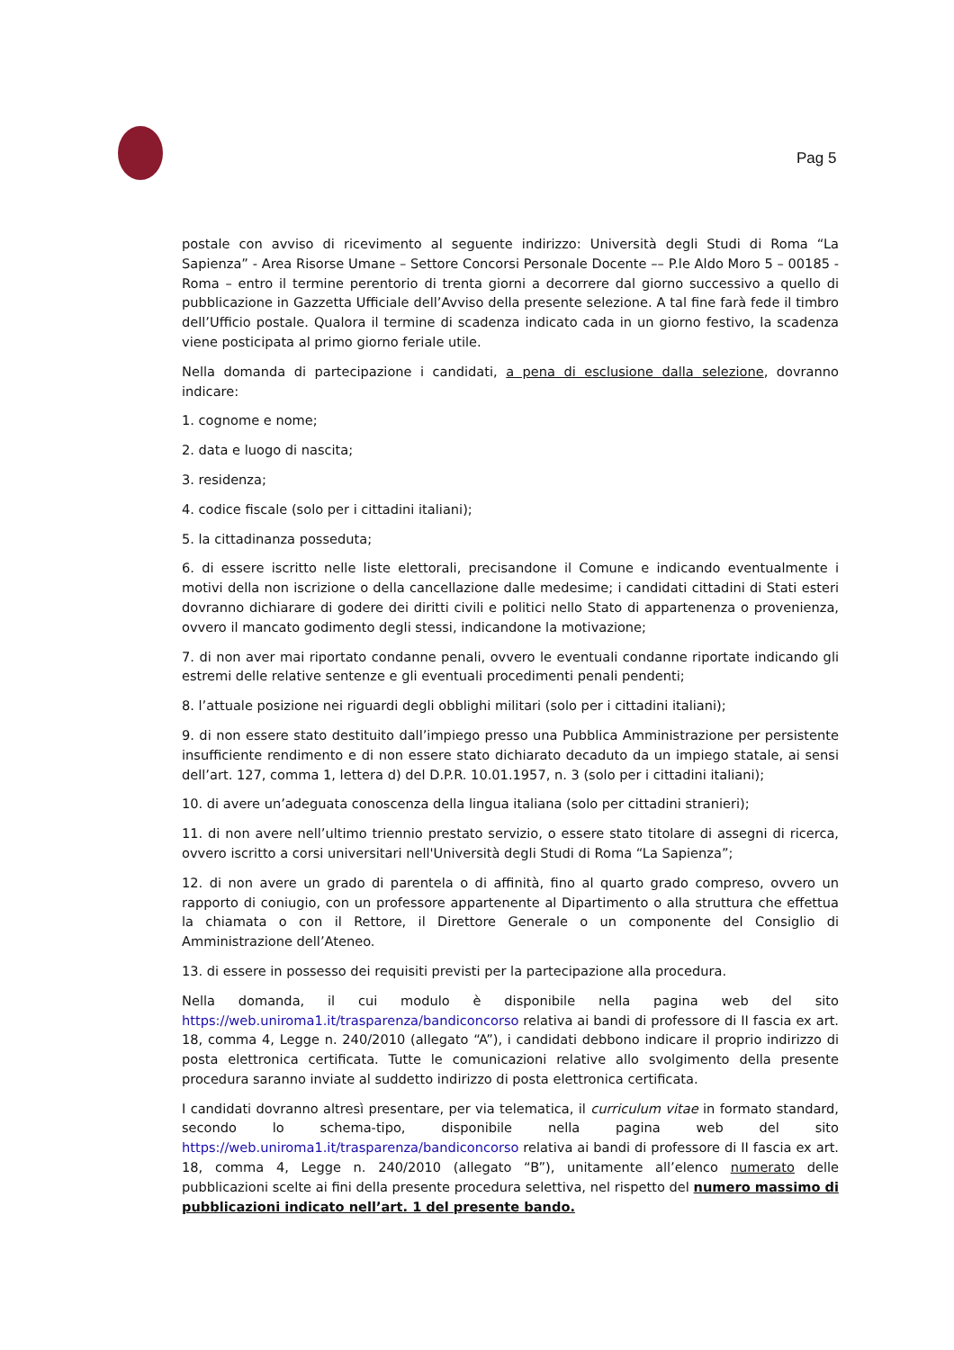Pag 5
postale con avviso di ricevimento al seguente indirizzo: Università degli Studi di Roma “La Sapienza” - Area Risorse Umane – Settore Concorsi Personale Docente –– P.le Aldo Moro 5 – 00185 - Roma – entro il termine perentorio di trenta giorni a decorrere dal giorno successivo a quello di pubblicazione in Gazzetta Ufficiale dell’Avviso della presente selezione. A tal fine farà fede il timbro dell’Ufficio postale. Qualora il termine di scadenza indicato cada in un giorno festivo, la scadenza viene posticipata al primo giorno feriale utile.
Nella domanda di partecipazione i candidati, a pena di esclusione dalla selezione, dovranno indicare:
1. cognome e nome;
2. data e luogo di nascita;
3. residenza;
4. codice fiscale (solo per i cittadini italiani);
5. la cittadinanza posseduta;
6. di essere iscritto nelle liste elettorali, precisandone il Comune e indicando eventualmente i motivi della non iscrizione o della cancellazione dalle medesime; i candidati cittadini di Stati esteri dovranno dichiarare di godere dei diritti civili e politici nello Stato di appartenenza o provenienza, ovvero il mancato godimento degli stessi, indicandone la motivazione;
7. di non aver mai riportato condanne penali, ovvero le eventuali condanne riportate indicando gli estremi delle relative sentenze e gli eventuali procedimenti penali pendenti;
8. l’attuale posizione nei riguardi degli obblighi militari (solo per i cittadini italiani);
9. di non essere stato destituito dall’impiego presso una Pubblica Amministrazione per persistente insufficiente rendimento e di non essere stato dichiarato decaduto da un impiego statale, ai sensi dell’art. 127, comma 1, lettera d) del D.P.R. 10.01.1957, n. 3 (solo per i cittadini italiani);
10. di avere un’adeguata conoscenza della lingua italiana (solo per cittadini stranieri);
11. di non avere nell’ultimo triennio prestato servizio, o essere stato titolare di assegni di ricerca, ovvero iscritto a corsi universitari nell'Università degli Studi di Roma “La Sapienza”;
12. di non avere un grado di parentela o di affinità, fino al quarto grado compreso, ovvero un rapporto di coniugio, con un professore appartenente al Dipartimento o alla struttura che effettua la chiamata o con il Rettore, il Direttore Generale o un componente del Consiglio di Amministrazione dell’Ateneo.
13. di essere in possesso dei requisiti previsti per la partecipazione alla procedura.
Nella domanda, il cui modulo è disponibile nella pagina web del sito https://web.uniroma1.it/trasparenza/bandiconcorso relativa ai bandi di professore di II fascia ex art. 18, comma 4, Legge n. 240/2010 (allegato “A”), i candidati debbono indicare il proprio indirizzo di posta elettronica certificata. Tutte le comunicazioni relative allo svolgimento della presente procedura saranno inviate al suddetto indirizzo di posta elettronica certificata.
I candidati dovranno altresì presentare, per via telematica, il curriculum vitae in formato standard, secondo lo schema-tipo, disponibile nella pagina web del sito https://web.uniroma1.it/trasparenza/bandiconcorso relativa ai bandi di professore di II fascia ex art. 18, comma 4, Legge n. 240/2010 (allegato “B”), unitamente all’elenco numerato delle pubblicazioni scelte ai fini della presente procedura selettiva, nel rispetto del numero massimo di pubblicazioni indicato nell’art. 1 del presente bando.